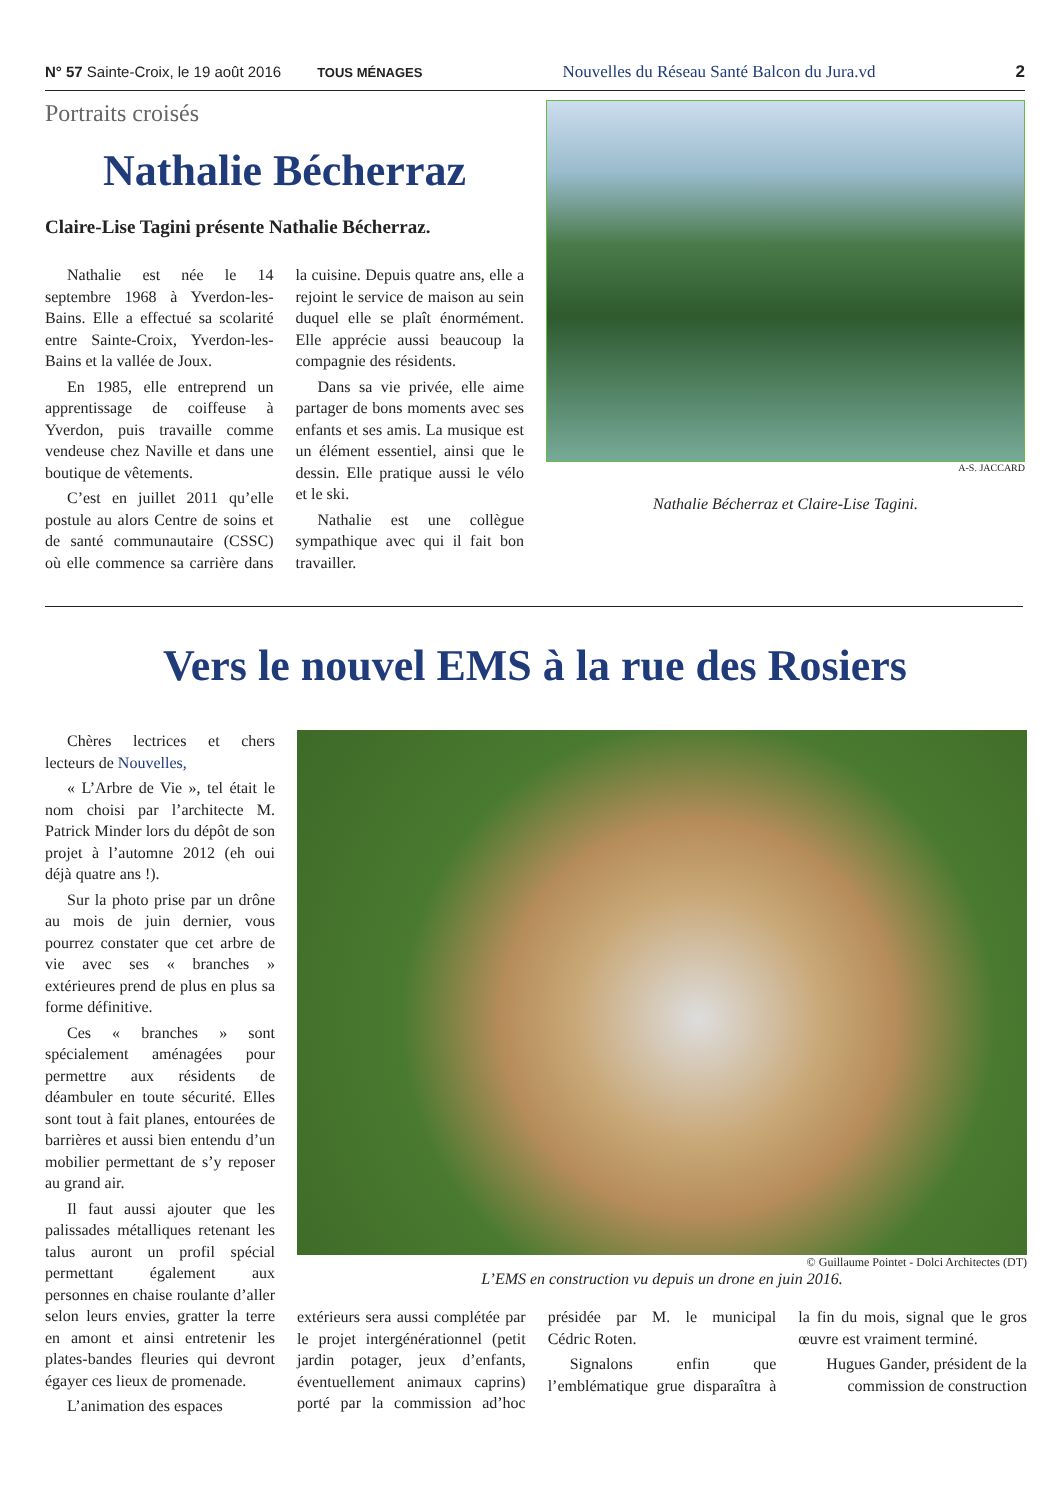N° 57 Sainte-Croix, le 19 août 2016 TOUS MÉNAGES Nouvelles du Réseau Santé Balcon du Jura.vd 2
Portraits croisés
Nathalie Bécherraz
Claire-Lise Tagini présente Nathalie Bécherraz.
Nathalie est née le 14 septembre 1968 à Yverdon-les-Bains. Elle a effectué sa scolarité entre Sainte-Croix, Yverdon-les-Bains et la vallée de Joux.
En 1985, elle entreprend un apprentissage de coiffeuse à Yverdon, puis travaille comme vendeuse chez Naville et dans une boutique de vêtements.
C’est en juillet 2011 qu’elle postule au alors Centre de soins et de santé communautaire (CSSC) où elle commence sa carrière dans la cuisine. Depuis quatre ans, elle a rejoint le service de maison au sein duquel elle se plaît énormément. Elle apprécie aussi beaucoup la compagnie des résidents.
Dans sa vie privée, elle aime partager de bons moments avec ses enfants et ses amis. La musique est un élément essentiel, ainsi que le dessin. Elle pratique aussi le vélo et le ski.
Nathalie est une collègue sympathique avec qui il fait bon travailler.
A-S. JACCARD
Nathalie Bécherraz et Claire-Lise Tagini.
Vers le nouvel EMS à la rue des Rosiers
Chères lectrices et chers lecteurs de Nouvelles,
« L’Arbre de Vie », tel était le nom choisi par l’architecte M. Patrick Minder lors du dépôt de son projet à l’automne 2012 (eh oui déjà quatre ans !).
Sur la photo prise par un drône au mois de juin dernier, vous pourrez constater que cet arbre de vie avec ses « branches » extérieures prend de plus en plus sa forme définitive.
Ces « branches » sont spécialement aménagées pour permettre aux résidents de déambuler en toute sécurité. Elles sont tout à fait planes, entourées de barrières et aussi bien entendu d’un mobilier permettant de s’y reposer au grand air.
Il faut aussi ajouter que les palissades métalliques retenant les talus auront un profil spécial permettant également aux personnes en chaise roulante d’aller selon leurs envies, gratter la terre en amont et ainsi entretenir les plates-bandes fleuries qui devront égayer ces lieux de promenade.
L’animation des espaces
© Guillaume Pointet - Dolci Architectes (DT)
L’EMS en construction vu depuis un drone en juin 2016.
extérieurs sera aussi complétée par le projet intergénérationnel (petit jardin potager, jeux d’enfants, éventuellement animaux caprins) porté par la commission ad’hoc présidée par M. le municipal Cédric Roten.
Signalons enfin que l’emblématique grue disparaîtra à la fin du mois, signal que le gros œuvre est vraiment terminé.
Hugues Gander, président de la commission de construction